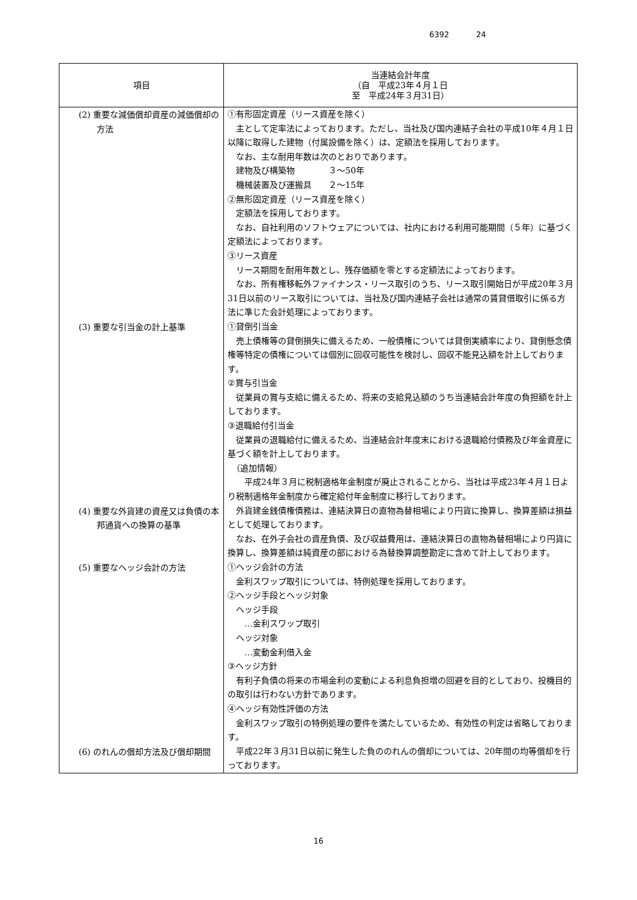6392 24
| 項目 | 当連結会計年度 （自 平成23年４月１日 至 平成24年３月31日） |
| --- | --- |
| (2) 重要な減価償却資産の減価償却の方法 | ①有形固定資産（リース資産を除く） 主として定率法によっております。ただし、当社及び国内連結子会社の平成10年４月１日以降に取得した建物（付属設備を除く）は、定額法を採用しております。 なお、主な耐用年数は次のとおりであります。 建物及び構築物 ３～50年 機械装置及び運搬具 ２～15年 ②無形固定資産（リース資産を除く） 定額法を採用しております。 なお、自社利用のソフトウェアについては、社内における利用可能期間（５年）に基づく定額法によっております。 ③リース資産 リース期間を耐用年数とし、残存価額を零とする定額法によっております。 なお、所有権移転外ファイナンス・リース取引のうち、リース取引開始日が平成20年３月31日以前のリース取引については、当社及び国内連結子会社は通常の賃貸借取引に係る方法に準じた会計処理によっております。 |
| (3) 重要な引当金の計上基準 | ①貸倒引当金 売上債権等の貸倒損失に備えるため、一般債権については貸倒実績率により、貸倒懸念債権等特定の債権については個別に回収可能性を検討し、回収不能見込額を計上しております。 ②賞与引当金 従業員の賞与支給に備えるため、将来の支給見込額のうち当連結会計年度の負担額を計上しております。 ③退職給付引当金 従業員の退職給付に備えるため、当連結会計年度末における退職給付債務及び年金資産に基づく額を計上しております。 （追加情報） 平成24年３月に税制適格年金制度が廃止されることから、当社は平成23年４月１日より税制適格年金制度から確定給付年金制度に移行しております。 |
| (4) 重要な外貨建の資産又は負債の本邦通貨への換算の基準 | 外貨建金銭債権債務は、連結決算日の直物為替相場により円貨に換算し、換算差額は損益として処理しております。 なお、在外子会社の資産負債、及び収益費用は、連結決算日の直物為替相場により円貨に換算し、換算差額は純資産の部における為替換算調整勘定に含めて計上しております。 |
| (5) 重要なヘッジ会計の方法 | ①ヘッジ会計の方法 金利スワップ取引については、特例処理を採用しております。 ②ヘッジ手段とヘッジ対象 ヘッジ手段 …金利スワップ取引 ヘッジ対象 …変動金利借入金 ③ヘッジ方針 有利子負債の将来の市場金利の変動による利息負担増の回避を目的としており、投機目的の取引は行わない方針であります。 ④ヘッジ有効性評価の方法 金利スワップ取引の特例処理の要件を満たしているため、有効性の判定は省略しております。 |
| (6) のれんの償却方法及び償却期間 | 平成22年３月31日以前に発生した負ののれんの償却については、20年間の均等償却を行っております。 |
16